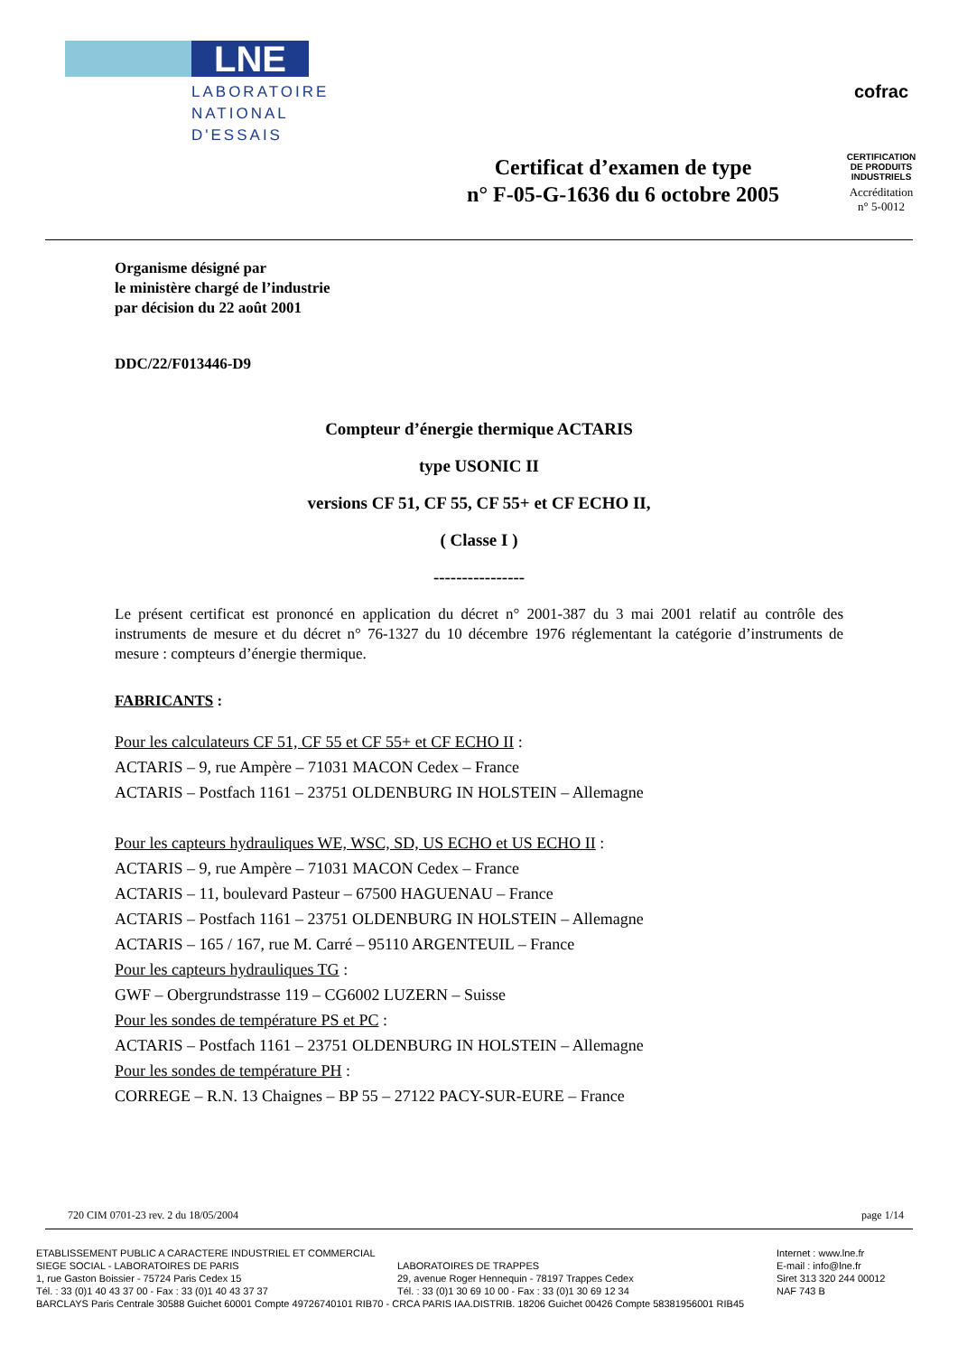LNE
LABORATOIRE
NATIONAL
D'ESSAIS
Certificat d’examen de type
n° F-05-G-1636 du 6 octobre 2005
cofrac
CERTIFICATION DE PRODUITS INDUSTRIELS
Accréditation
n° 5-0012
Organisme désigné par
le ministère chargé de l’industrie
par décision du 22 août 2001
DDC/22/F013446-D9
Compteur d’énergie thermique ACTARIS
type USONIC II
versions CF 51, CF 55, CF 55+ et CF ECHO II,
( Classe I )
----------------
Le présent certificat est prononcé en application du décret n° 2001-387 du 3 mai 2001 relatif au contrôle des instruments de mesure et du décret n° 76-1327 du 10 décembre 1976 réglementant la catégorie d’instruments de mesure : compteurs d’énergie thermique.
FABRICANTS :
Pour les calculateurs CF 51, CF 55 et CF 55+ et CF ECHO II :
ACTARIS – 9, rue Ampère – 71031 MACON Cedex – France
ACTARIS – Postfach 1161 – 23751 OLDENBURG IN HOLSTEIN – Allemagne
Pour les capteurs hydrauliques WE, WSC, SD, US ECHO et US ECHO II :
ACTARIS – 9, rue Ampère – 71031 MACON Cedex – France
ACTARIS – 11, boulevard Pasteur – 67500 HAGUENAU – France
ACTARIS – Postfach 1161 – 23751 OLDENBURG IN HOLSTEIN – Allemagne
ACTARIS – 165 / 167, rue M. Carré – 95110 ARGENTEUIL – France
Pour les capteurs hydrauliques TG :
GWF – Obergrundstrasse 119 – CG6002 LUZERN – Suisse
Pour les sondes de température PS et PC :
ACTARIS – Postfach 1161 – 23751 OLDENBURG IN HOLSTEIN – Allemagne
Pour les sondes de température PH :
CORREGE – R.N. 13 Chaignes – BP 55 – 27122 PACY-SUR-EURE – France
720 CIM 0701-23 rev. 2 du 18/05/2004 page 1/14
ETABLISSEMENT PUBLIC A CARACTERE INDUSTRIEL ET COMMERCIAL Internet : www.lne.fr
SIEGE SOCIAL - LABORATOIRES DE PARIS LABORATOIRES DE TRAPPES E-mail : info@lne.fr
1, rue Gaston Boissier - 75724 Paris Cedex 15 29, avenue Roger Hennequin - 78197 Trappes Cedex Siret 313 320 244 00012
Tél. : 33 (0)1 40 43 37 00 - Fax : 33 (0)1 40 43 37 37 Tél. : 33 (0)1 30 69 10 00 - Fax : 33 (0)1 30 69 12 34 NAF 743 B
BARCLAYS Paris Centrale 30588 Guichet 60001 Compte 49726740101 RIB70 - CRCA PARIS IAA.DISTRIB. 18206 Guichet 00426 Compte 58381956001 RIB45